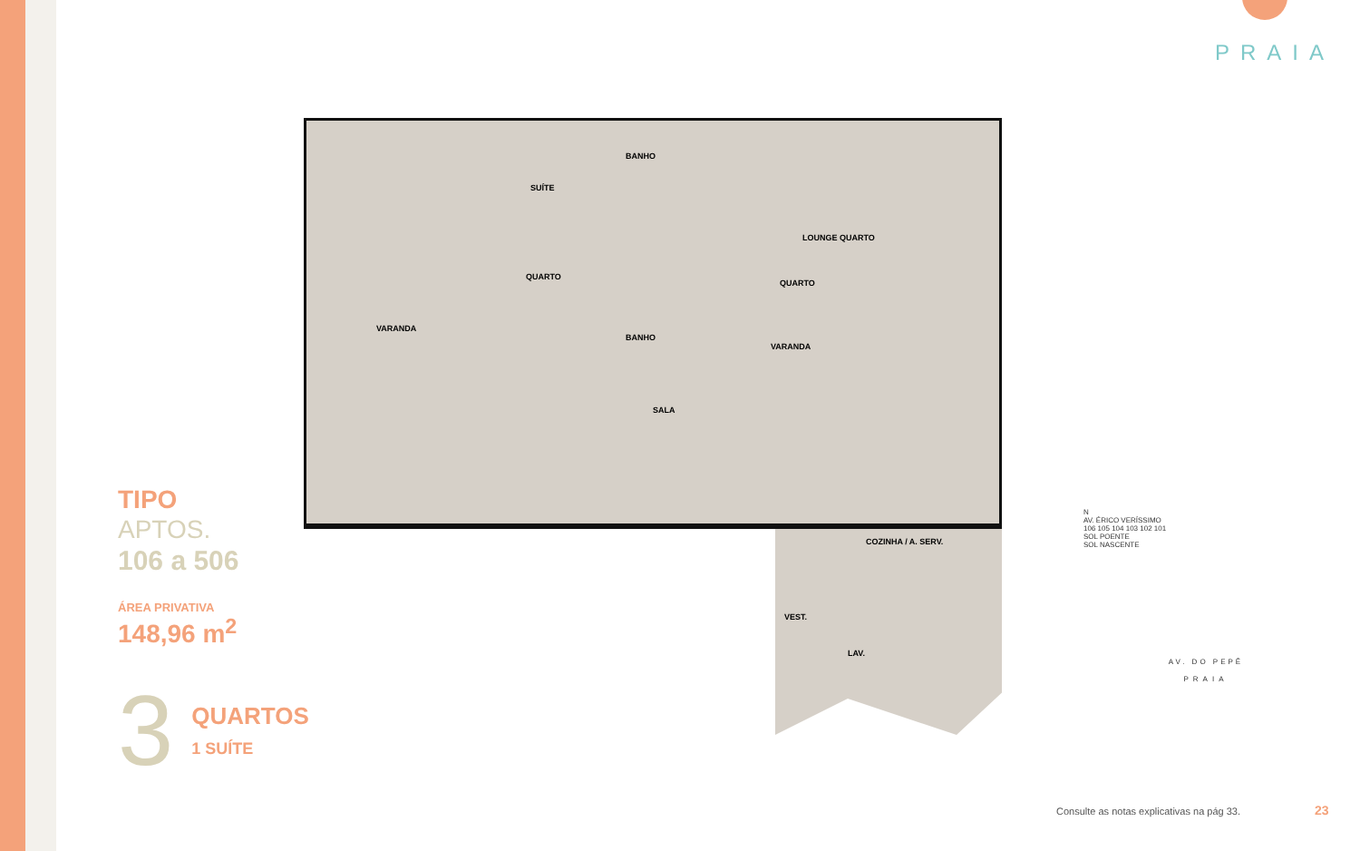PRAIA
SUÍTE
BANHO
LOUNGE QUARTO
QUARTO
QUARTO
VARANDA
BANHO
VARANDA
SALA
COZINHA / A. SERV.
VEST.
LAV.
TIPO
APTOS.
106 a 506
ÁREA PRIVATIVA
148,96 m<sup>2</sup>
3
QUARTOS
1 SUÍTE
N
AV. ÉRICO VERÍSSIMO
106 105 104 103 102 101
SOL POENTE
SOL NASCENTE
AV. DO PEPÊ
PRAIA
Consulte as notas explicativas na pág 33.
23